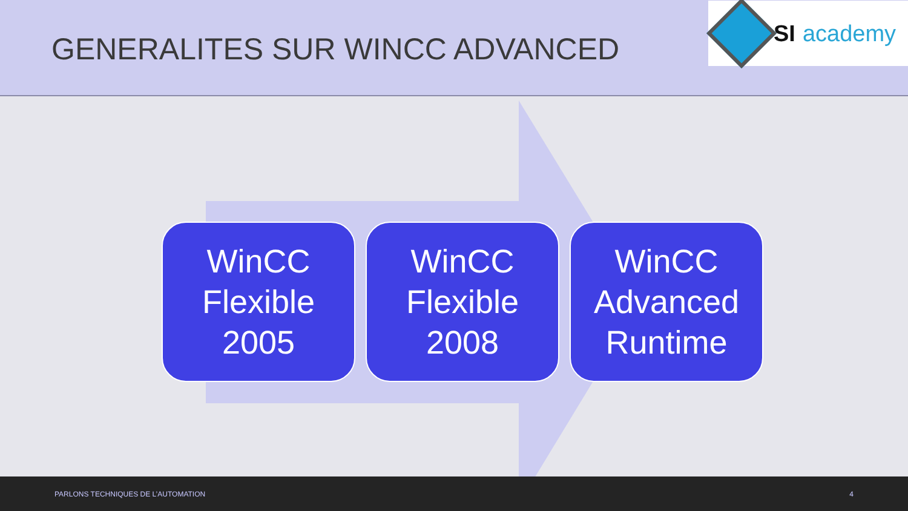GENERALITES SUR WINCC ADVANCED
SI academy
WinCC
Flexible
2005
WinCC
Flexible
2008
WinCC
Advanced
Runtime
PARLONS TECHNIQUES DE L’AUTOMATION 4